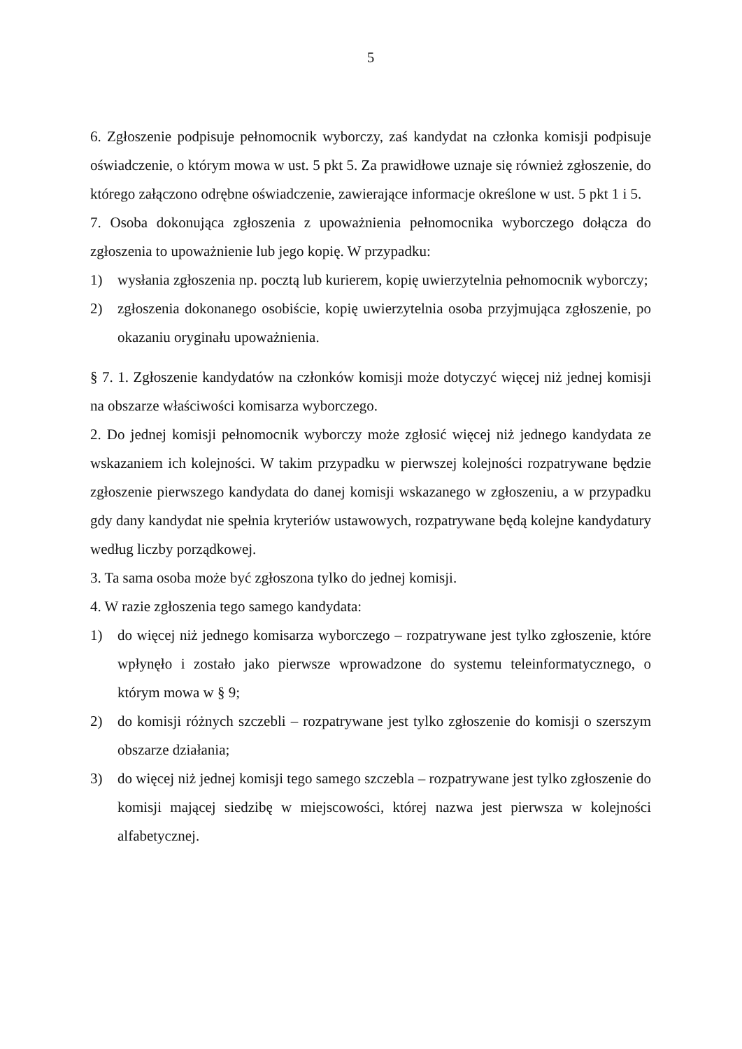5
6. Zgłoszenie podpisuje pełnomocnik wyborczy, zaś kandydat na członka komisji podpisuje oświadczenie, o którym mowa w ust. 5 pkt 5. Za prawidłowe uznaje się również zgłoszenie, do którego załączono odrębne oświadczenie, zawierające informacje określone w ust. 5 pkt 1 i 5.
7. Osoba dokonująca zgłoszenia z upoważnienia pełnomocnika wyborczego dołącza do zgłoszenia to upoważnienie lub jego kopię. W przypadku:
1) wysłania zgłoszenia np. pocztą lub kurierem, kopię uwierzytelnia pełnomocnik wyborczy;
2) zgłoszenia dokonanego osobiście, kopię uwierzytelnia osoba przyjmująca zgłoszenie, po okazaniu oryginału upoważnienia.
§ 7. 1. Zgłoszenie kandydatów na członków komisji może dotyczyć więcej niż jednej komisji na obszarze właściwości komisarza wyborczego.
2. Do jednej komisji pełnomocnik wyborczy może zgłosić więcej niż jednego kandydata ze wskazaniem ich kolejności. W takim przypadku w pierwszej kolejności rozpatrywane będzie zgłoszenie pierwszego kandydata do danej komisji wskazanego w zgłoszeniu, a w przypadku gdy dany kandydat nie spełnia kryteriów ustawowych, rozpatrywane będą kolejne kandydatury według liczby porządkowej.
3. Ta sama osoba może być zgłoszona tylko do jednej komisji.
4. W razie zgłoszenia tego samego kandydata:
1) do więcej niż jednego komisarza wyborczego – rozpatrywane jest tylko zgłoszenie, które wpłynęło i zostało jako pierwsze wprowadzone do systemu teleinformatycznego, o którym mowa w § 9;
2) do komisji różnych szczebli – rozpatrywane jest tylko zgłoszenie do komisji o szerszym obszarze działania;
3) do więcej niż jednej komisji tego samego szczebla – rozpatrywane jest tylko zgłoszenie do komisji mającej siedzibę w miejscowości, której nazwa jest pierwsza w kolejności alfabetycznej.